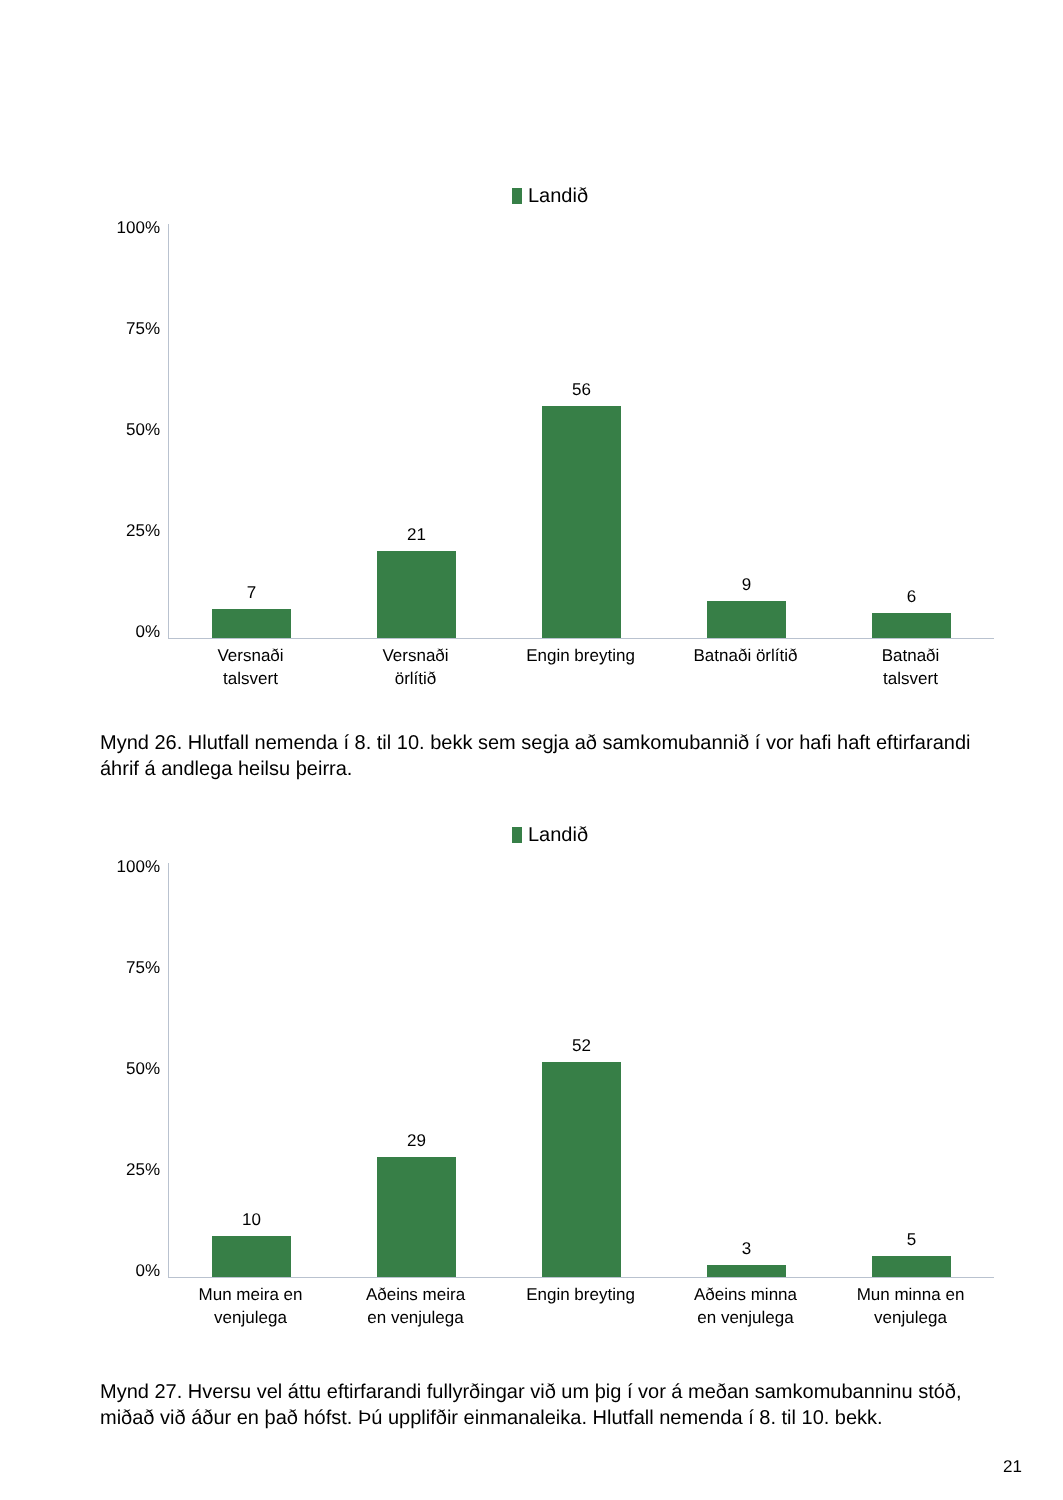Landið
100%
75%
50%
25%
0%
7
21
56
9
6
Versnaði
talsvert
Versnaði
örlítið
Engin breyting Batnaði örlítið Batnaði
talsvert
Mynd 26. Hlutfall nemenda í 8. til 10. bekk sem segja að samkomubannið í vor hafi haft eftirfarandi áhrif á andlega heilsu þeirra.
Landið
100%
75%
50%
25%
0%
10
29
52
3
5
Mun meira en
venjulega
Aðeins meira
en venjulega
Engin breyting Aðeins minna
en venjulega
Mun minna en
venjulega
Mynd 27. Hversu vel áttu eftirfarandi fullyrðingar við um þig í vor á meðan samkomubanninu stóð, miðað við áður en það hófst. Þú upplifðir einmanaleika. Hlutfall nemenda í 8. til 10. bekk.
21